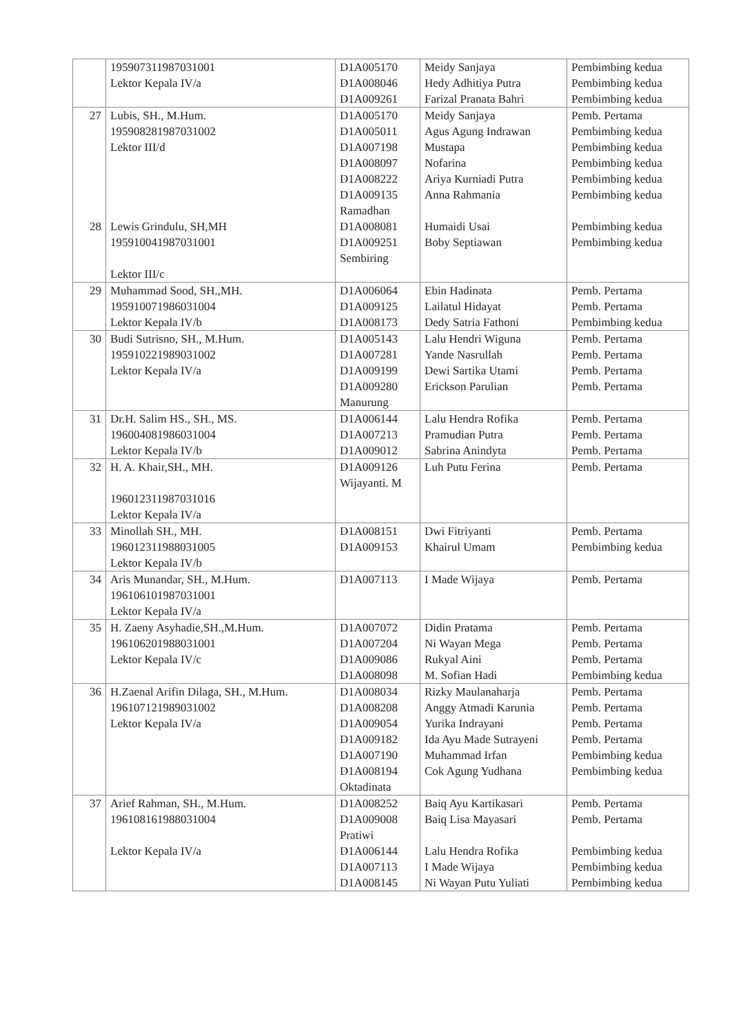| | 195907311987031001 Lektor Kepala IV/a | D1A005170 D1A008046 D1A009261 | Meidy Sanjaya Hedy Adhitiya Putra Farizal Pranata Bahri | Pembimbing kedua Pembimbing kedua Pembimbing kedua |
| 27 28 | Lubis, SH., M.Hum. 195908281987031002 Lektor III/d Lewis Grindulu, SH,MH 195910041987031001 Lektor III/c | D1A005170 D1A005011 D1A007198 D1A008097 D1A008222 D1A009135 Ramadhan D1A008081 D1A009251 Sembiring | Meidy Sanjaya Agus Agung Indrawan Mustapa Nofarina Ariya Kurniadi Putra Anna Rahmania Humaidi Usai Boby Septiawan | Pemb. Pertama Pembimbing kedua Pembimbing kedua Pembimbing kedua Pembimbing kedua Pembimbing kedua Pembimbing kedua Pembimbing kedua |
| 29 | Muhammad Sood, SH.,MH. 195910071986031004 Lektor Kepala IV/b | D1A006064 D1A009125 D1A008173 | Ebin Hadinata Lailatul Hidayat Dedy Satria Fathoni | Pemb. Pertama Pemb. Pertama Pembimbing kedua |
| 30 | Budi Sutrisno, SH., M.Hum. 195910221989031002 Lektor Kepala IV/a | D1A005143 D1A007281 D1A009199 D1A009280 Manurung | Lalu Hendri Wiguna Yande Nasrullah Dewi Sartika Utami Erickson Parulian | Pemb. Pertama Pemb. Pertama Pemb. Pertama Pemb. Pertama |
| 31 | Dr.H. Salim HS., SH., MS. 196004081986031004 Lektor Kepala IV/b | D1A006144 D1A007213 D1A009012 | Lalu Hendra Rofika Pramudian Putra Sabrina Anindyta | Pemb. Pertama Pemb. Pertama Pemb. Pertama |
| 32 | H. A. Khair,SH., MH. 196012311987031016 Lektor Kepala IV/a | D1A009126 Wijayanti. M | Luh Putu Ferina | Pemb. Pertama |
| 33 | Minollah SH., MH. 196012311988031005 Lektor Kepala IV/b | D1A008151 D1A009153 | Dwi Fitriyanti Khairul Umam | Pemb. Pertama Pembimbing kedua |
| 34 | Aris Munandar, SH., M.Hum. 196106101987031001 Lektor Kepala IV/a | D1A007113 | I Made Wijaya | Pemb. Pertama |
| 35 | H. Zaeny Asyhadie,SH.,M.Hum. 196106201988031001 Lektor Kepala IV/c | D1A007072 D1A007204 D1A009086 D1A008098 | Didin Pratama Ni Wayan Mega Rukyal Aini M. Sofian Hadi | Pemb. Pertama Pemb. Pertama Pemb. Pertama Pembimbing kedua |
| 36 | H.Zaenal Arifin Dilaga, SH., M.Hum. 196107121989031002 Lektor Kepala IV/a | D1A008034 D1A008208 D1A009054 D1A009182 D1A007190 D1A008194 Oktadinata | Rizky Maulanaharja Anggy Atmadi Karunia Yurika Indrayani Ida Ayu Made Sutrayeni Muhammad Irfan Cok Agung Yudhana | Pemb. Pertama Pemb. Pertama Pemb. Pertama Pemb. Pertama Pembimbing kedua Pembimbing kedua |
| 37 | Arief Rahman, SH., M.Hum. 196108161988031004 Lektor Kepala IV/a | D1A008252 D1A009008 Pratiwi D1A006144 D1A007113 D1A008145 | Baiq Ayu Kartikasari Baiq Lisa Mayasari Lalu Hendra Rofika I Made Wijaya Ni Wayan Putu Yuliati | Pemb. Pertama Pemb. Pertama Pembimbing kedua Pembimbing kedua Pembimbing kedua |